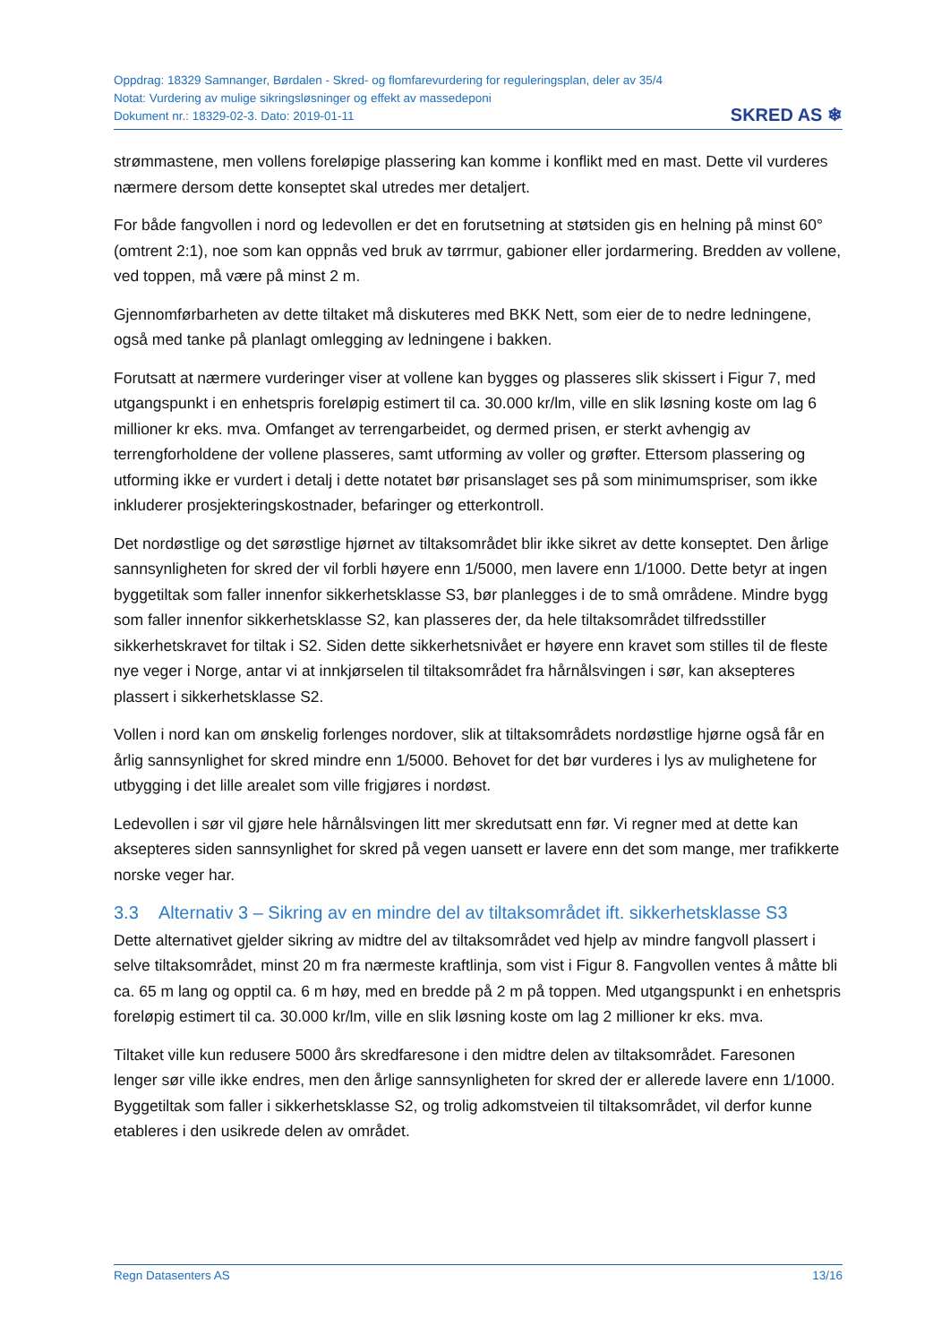Oppdrag: 18329 Samnanger, Børdalen - Skred- og flomfarevurdering for reguleringsplan, deler av 35/4
Notat: Vurdering av mulige sikringsløsninger og effekt av massedeponi
Dokument nr.: 18329-02-3. Dato: 2019-01-11
SKRED AS ❄
strømmastene, men vollens foreløpige plassering kan komme i konflikt med en mast. Dette vil vurderes nærmere dersom dette konseptet skal utredes mer detaljert.
For både fangvollen i nord og ledevollen er det en forutsetning at støtsiden gis en helning på minst 60° (omtrent 2:1), noe som kan oppnås ved bruk av tørrmur, gabioner eller jordarmering. Bredden av vollene, ved toppen, må være på minst 2 m.
Gjennomførbarheten av dette tiltaket må diskuteres med BKK Nett, som eier de to nedre ledningene, også med tanke på planlagt omlegging av ledningene i bakken.
Forutsatt at nærmere vurderinger viser at vollene kan bygges og plasseres slik skissert i Figur 7, med utgangspunkt i en enhetspris foreløpig estimert til ca. 30.000 kr/lm, ville en slik løsning koste om lag 6 millioner kr eks. mva. Omfanget av terrengarbeidet, og dermed prisen, er sterkt avhengig av terrengforholdene der vollene plasseres, samt utforming av voller og grøfter. Ettersom plassering og utforming ikke er vurdert i detalj i dette notatet bør prisanslaget ses på som minimumspriser, som ikke inkluderer prosjekteringskostnader, befaringer og etterkontroll.
Det nordøstlige og det sørøstlige hjørnet av tiltaksområdet blir ikke sikret av dette konseptet. Den årlige sannsynligheten for skred der vil forbli høyere enn 1/5000, men lavere enn 1/1000. Dette betyr at ingen byggetiltak som faller innenfor sikkerhetsklasse S3, bør planlegges i de to små områdene. Mindre bygg som faller innenfor sikkerhetsklasse S2, kan plasseres der, da hele tiltaksområdet tilfredsstiller sikkerhetskravet for tiltak i S2. Siden dette sikkerhetsnivået er høyere enn kravet som stilles til de fleste nye veger i Norge, antar vi at innkjørselen til tiltaksområdet fra hårnålsvingen i sør, kan aksepteres plassert i sikkerhetsklasse S2.
Vollen i nord kan om ønskelig forlenges nordover, slik at tiltaksområdets nordøstlige hjørne også får en årlig sannsynlighet for skred mindre enn 1/5000. Behovet for det bør vurderes i lys av mulighetene for utbygging i det lille arealet som ville frigjøres i nordøst.
Ledevollen i sør vil gjøre hele hårnålsvingen litt mer skredutsatt enn før. Vi regner med at dette kan aksepteres siden sannsynlighet for skred på vegen uansett er lavere enn det som mange, mer trafikkerte norske veger har.
3.3 Alternativ 3 – Sikring av en mindre del av tiltaksområdet ift. sikkerhetsklasse S3
Dette alternativet gjelder sikring av midtre del av tiltaksområdet ved hjelp av mindre fangvoll plassert i selve tiltaksområdet, minst 20 m fra nærmeste kraftlinja, som vist i Figur 8. Fangvollen ventes å måtte bli ca. 65 m lang og opptil ca. 6 m høy, med en bredde på 2 m på toppen. Med utgangspunkt i en enhetspris foreløpig estimert til ca. 30.000 kr/lm, ville en slik løsning koste om lag 2 millioner kr eks. mva.
Tiltaket ville kun redusere 5000 års skredfaresone i den midtre delen av tiltaksområdet. Faresonen lenger sør ville ikke endres, men den årlige sannsynligheten for skred der er allerede lavere enn 1/1000. Byggetiltak som faller i sikkerhetsklasse S2, og trolig adkomstveien til tiltaksområdet, vil derfor kunne etableres i den usikrede delen av området.
Regn Datasenters AS 13/16